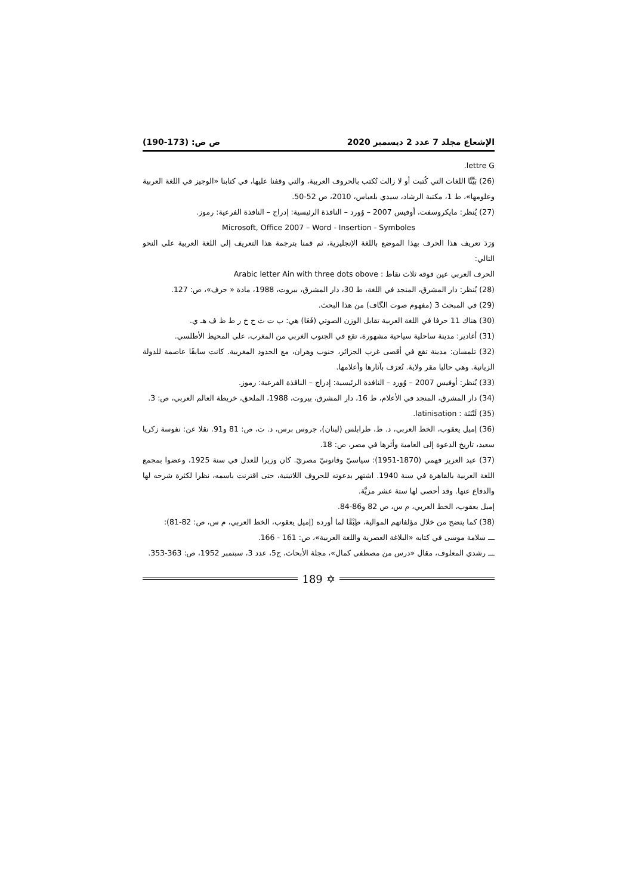الإشعاع مجلد 7 عدد 2 ديسمبر 2020 ص ص: (173-190)
.lettre G
(26) بَيَّنَّا اللغات التي كُتبت أو لا زالت تُكتب بالحروف العربية، والتي وقفنا عليها، في كتابنا «الوجيز في اللغة العربية وعلومها»، ط 1، مكتبة الرشاد، سيدي بلعباس، 2010، ص 52-50.
(27) يُنظر: مايكروسفت، أوفيس 2007 – وُورد – النافذة الرئيسية: إدراج – النافذة الفرعية: رموز.
Microsoft, Office 2007 – Word - Insertion - Symboles
وَرَدَ تعريف هذا الحرف بهذا الموضع باللغة الإنجليزية، ثم قمنا بترجمة هذا التعريف إلى اللغة العربية على النحو التالي:
الحرف العربي عين فوقه ثلاث نقاط : Arabic letter Ain with three dots obove
(28) يُنظر: دار المشرق، المنجد في اللغة، ط 30، دار المشرق، بيروت، 1988، مادة « حرف»، ص: 127.
(29) في المبحث 3 (مفهوم صوت الگاف) من هذا البحث.
(30) هناك 11 حرفا في اللغة العربية تقابل الوزن الصوتي (فَعَا) هي: ب ت ث ح خ ر ط ظ ف هـ ي.
(31) أغادير: مدينة ساحلية سياحية مشهورة، تقع في الجنوب الغربي من المغرب، على المحيط الأطلسي.
(32) تلمسان: مدينة تقع في أقصى غرب الجزائر، جنوب وهران، مع الحدود المغربية. كانت سابقًا عاصمة للدولة الزيانية. وهي حاليا مقر ولاية. تُعرَف بآثارها وأعلامها.
(33) يُنظر: أوفيس 2007 – وُورد – النافذة الرئيسية: إدراج – النافذة الفرعية: رموز.
(34) دار المشرق، المنجد في الأعلام، ط 16، دار المشرق، بيروت، 1988، الملحق، خريطة العالم العربي، ص: 3.
(35) لَتْنَنَة : latinisation.
(36) إميل يعقوب، الخط العربي، د. ط، طرابلس (لبنان)، جروس برس، د. ت، ص: 81 و91. نقلا عن: نفوسة زكريا سعيد، تاريخ الدعوة إلى العامية وأثرها في مصر، ص: 18.
(37) عبد العزيز فهمي (1870-1951): سياسيّ وقانونيّ مصريّ. كان وزيرا للعدل في سنة 1925، وعضوا بمجمع اللغة العربية بالقاهرة في سنة 1940. اشتهر بدعوته للحروف اللاتينية، حتى اقترنت باسمه، نظرا لكثرة شرحه لها والدفاع عنها. وقد أحصى لها ستة عشر مزيَّة.
إميل يعقوب، الخط العربي، م س، ص 82 و86-84.
(38) كما يتضح من خلال مؤلفاتهم الموالية، طِبْقًا لما أورده (إميل يعقوب، الخط العربي، م س، ص: 82-81):
ـــ سلامة موسى في كتابه «البلاغة العصرية واللغة العربية»، ص: 161 - 166.
ـــ رشدي المعلوف، مقال «درس من مصطفى كمال»، مجلة الأبحاث، ج5، عدد 3، سبتمبر 1952، ص: 363-353.
✡ 189